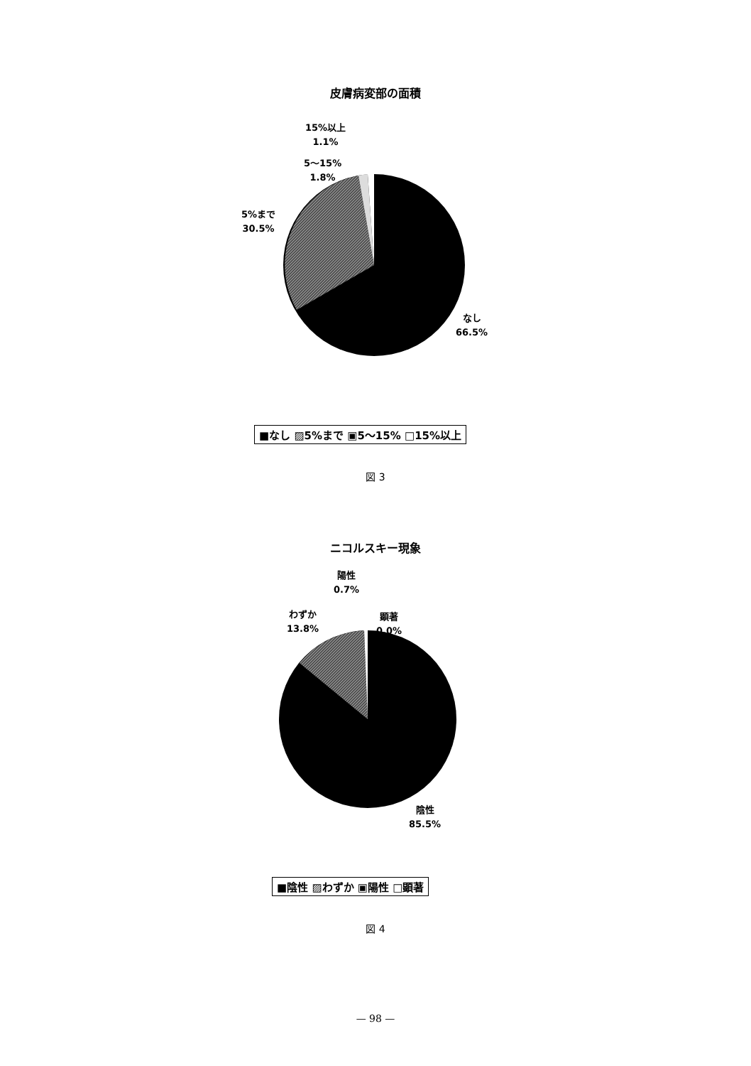皮膚病変部の面積
15%以上
1.1%
5～15%
1.8%
5%まで
30.5%
なし
66.5%
■なし ▨5%まで ▣5～15% □15%以上
図 3
ニコルスキー現象
陽性
0.7%
わずか
13.8%
顕著
0.0%
陰性
85.5%
■陰性 ▨わずか ▣陽性 □顕著
図 4
— 98 —